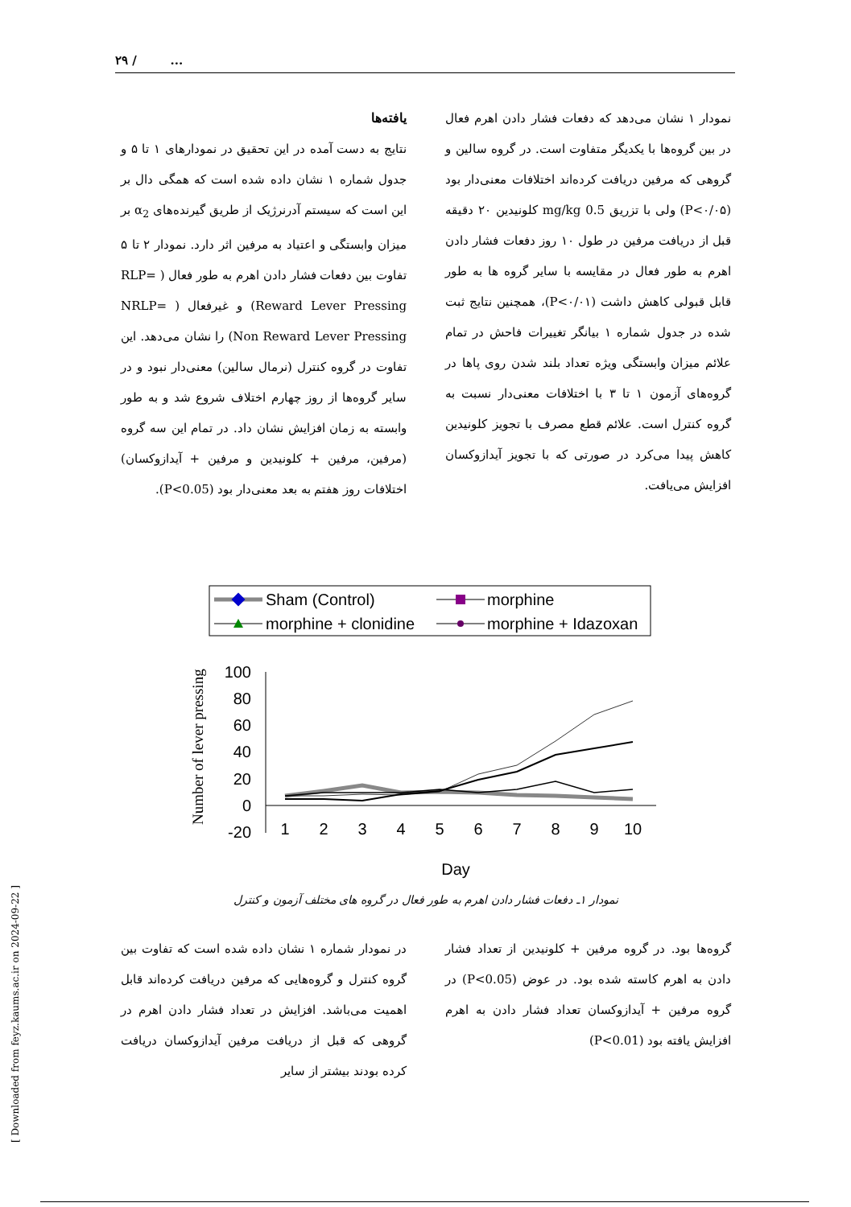۲۹ / ...
یافته‌ها
نتایج به دست آمده در این تحقیق در نمودارهای ۱ تا ۵ و جدول شماره ۱ نشان داده شده است که همگی دال بر این است که سیستم آدرنرژیک از طریق گیرنده‌های α<sub>2</sub> بر میزان وابستگی و اعتیاد به مرفین اثر دارد. نمودار ۲ تا ۵ تفاوت بین دفعات فشار دادن اهرم به طور فعال ( RLP= Reward Lever Pressing) و غیرفعال ( NRLP= Non Reward Lever Pressing) را نشان می‌دهد. این تفاوت در گروه کنترل (نرمال سالین) معنی‌دار نبود و در سایر گروه‌ها از روز چهارم اختلاف شروع شد و به طور وابسته به زمان افزایش نشان داد. در تمام این سه گروه (مرفین، مرفین + کلونیدین و مرفین + آیدازوکسان) اختلافات روز هفتم به بعد معنی‌دار بود (P<0.05).
نمودار ۱ نشان می‌دهد که دفعات فشار دادن اهرم فعال در بین گروه‌ها با یکدیگر متفاوت است. در گروه سالین و گروهی که مرفین دریافت کرده‌اند اختلافات معنی‌دار بود (P<۰/۰۵) ولی با تزریق 0.5 mg/kg کلونیدین ۲۰ دقیقه قبل از دریافت مرفین در طول ۱۰ روز دفعات فشار دادن اهرم به طور فعال در مقایسه با سایر گروه ها به طور قابل قبولی کاهش داشت (P<۰/۰۱)، همچنین نتایج ثبت شده در جدول شماره ۱ بیانگر تغییرات فاحش در تمام علائم میزان وابستگی ویژه تعداد بلند شدن روی پاها در گروه‌های آزمون ۱ تا ۳ با اختلافات معنی‌دار نسبت به گروه کنترل است. علائم قطع مصرف با تجویز کلونیدین کاهش پیدا می‌کرد در صورتی که با تجویز آیدازوکسان افزایش می‌یافت.
Sham (Control)
morphine
morphine + clonidine
morphine + Idazoxan
100
80
60
40
20
0
-20
1
2
3
4
5
6
7
8
9
10
Day
Number of lever pressing
نمودار ۱ـ دفعات فشار دادن اهرم به طور فعال در گروه های مختلف آزمون و کنترل
در نمودار شماره ۱ نشان داده شده است که تفاوت بین گروه کنترل و گروه‌هایی که مرفین دریافت کرده‌اند قابل اهمیت می‌باشد. افزایش در تعداد فشار دادن اهرم در گروهی که قبل از دریافت مرفین آیدازوکسان دریافت کرده بودند بیشتر از سایر
گروه‌ها بود. در گروه مرفین + کلونیدین از تعداد فشار دادن به اهرم کاسته شده بود. در عوض (P<0.05) در گروه مرفین + آیدازوکسان تعداد فشار دادن به اهرم افزایش یافته بود (P<0.01)
[ Downloaded from feyz.kaums.ac.ir on 2024-09-22 ]